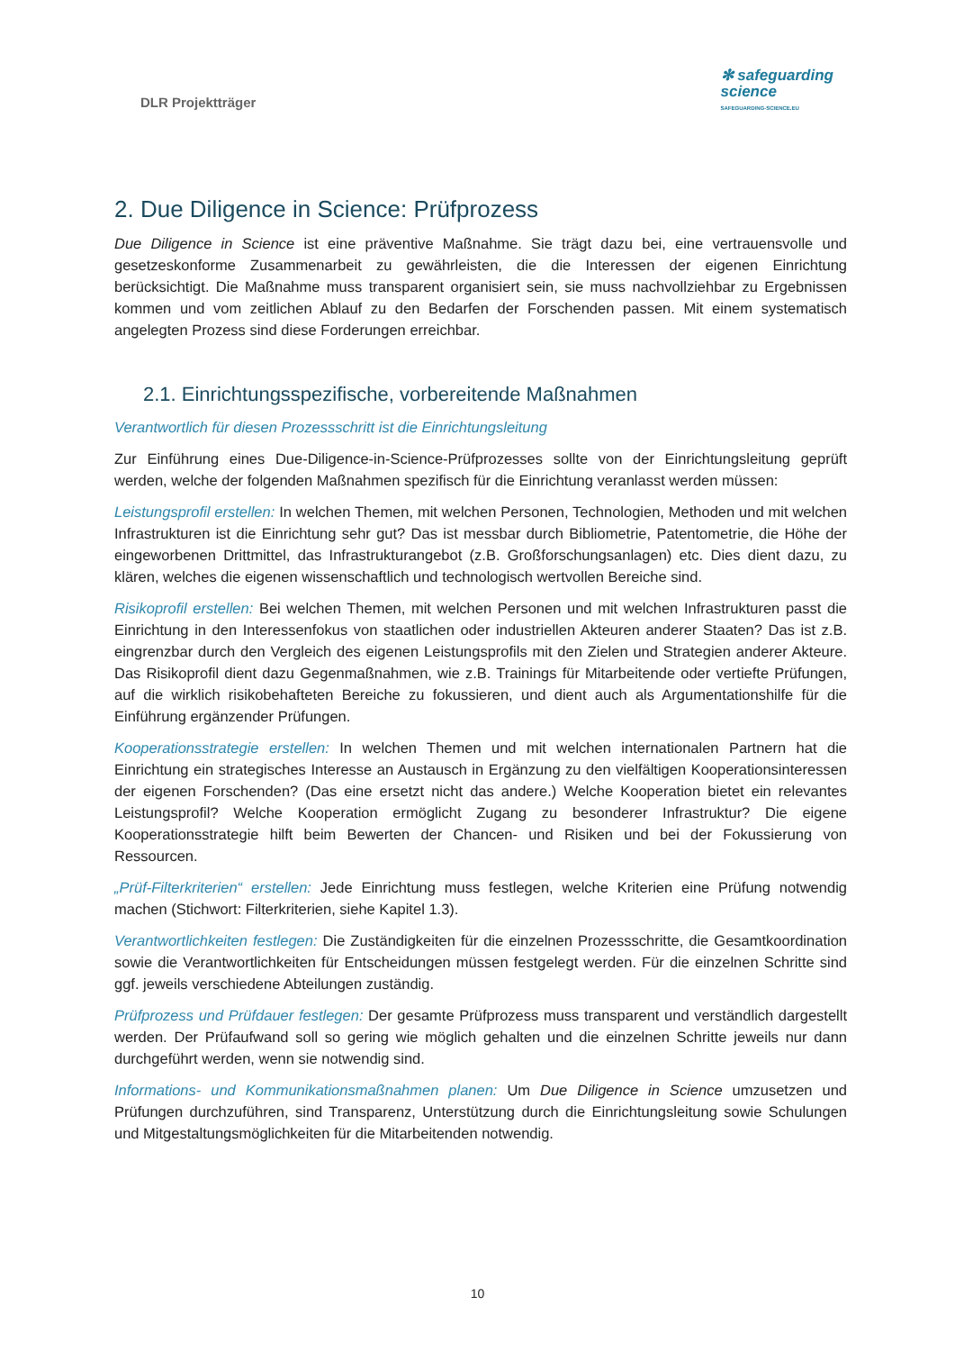DLR Projektträger
✻ safeguarding
science
SAFEGUARDING-SCIENCE.EU
2. Due Diligence in Science: Prüfprozess
Due Diligence in Science ist eine präventive Maßnahme. Sie trägt dazu bei, eine vertrauensvolle und gesetzeskonforme Zusammenarbeit zu gewährleisten, die die Interessen der eigenen Einrichtung berücksichtigt. Die Maßnahme muss transparent organisiert sein, sie muss nachvollziehbar zu Ergebnissen kommen und vom zeitlichen Ablauf zu den Bedarfen der Forschenden passen. Mit einem systematisch angelegten Prozess sind diese Forderungen erreichbar.
2.1. Einrichtungsspezifische, vorbereitende Maßnahmen
Verantwortlich für diesen Prozessschritt ist die Einrichtungsleitung
Zur Einführung eines Due-Diligence-in-Science-Prüfprozesses sollte von der Einrichtungsleitung geprüft werden, welche der folgenden Maßnahmen spezifisch für die Einrichtung veranlasst werden müssen:
Leistungsprofil erstellen: In welchen Themen, mit welchen Personen, Technologien, Methoden und mit welchen Infrastrukturen ist die Einrichtung sehr gut? Das ist messbar durch Bibliometrie, Patentometrie, die Höhe der eingeworbenen Drittmittel, das Infrastrukturangebot (z.B. Großforschungsanlagen) etc. Dies dient dazu, zu klären, welches die eigenen wissenschaftlich und technologisch wertvollen Bereiche sind.
Risikoprofil erstellen: Bei welchen Themen, mit welchen Personen und mit welchen Infrastrukturen passt die Einrichtung in den Interessenfokus von staatlichen oder industriellen Akteuren anderer Staaten? Das ist z.B. eingrenzbar durch den Vergleich des eigenen Leistungsprofils mit den Zielen und Strategien anderer Akteure. Das Risikoprofil dient dazu Gegenmaßnahmen, wie z.B. Trainings für Mitarbeitende oder vertiefte Prüfungen, auf die wirklich risikobehafteten Bereiche zu fokussieren, und dient auch als Argumentationshilfe für die Einführung ergänzender Prüfungen.
Kooperationsstrategie erstellen: In welchen Themen und mit welchen internationalen Partnern hat die Einrichtung ein strategisches Interesse an Austausch in Ergänzung zu den vielfältigen Kooperationsinteressen der eigenen Forschenden? (Das eine ersetzt nicht das andere.) Welche Kooperation bietet ein relevantes Leistungsprofil? Welche Kooperation ermöglicht Zugang zu besonderer Infrastruktur? Die eigene Kooperationsstrategie hilft beim Bewerten der Chancen- und Risiken und bei der Fokussierung von Ressourcen.
„Prüf-Filterkriterien“ erstellen: Jede Einrichtung muss festlegen, welche Kriterien eine Prüfung notwendig machen (Stichwort: Filterkriterien, siehe Kapitel 1.3).
Verantwortlichkeiten festlegen: Die Zuständigkeiten für die einzelnen Prozessschritte, die Gesamtkoordination sowie die Verantwortlichkeiten für Entscheidungen müssen festgelegt werden. Für die einzelnen Schritte sind ggf. jeweils verschiedene Abteilungen zuständig.
Prüfprozess und Prüfdauer festlegen: Der gesamte Prüfprozess muss transparent und verständlich dargestellt werden. Der Prüfaufwand soll so gering wie möglich gehalten und die einzelnen Schritte jeweils nur dann durchgeführt werden, wenn sie notwendig sind.
Informations- und Kommunikationsmaßnahmen planen: Um Due Diligence in Science umzusetzen und Prüfungen durchzuführen, sind Transparenz, Unterstützung durch die Einrichtungsleitung sowie Schulungen und Mitgestaltungsmöglichkeiten für die Mitarbeitenden notwendig.
10